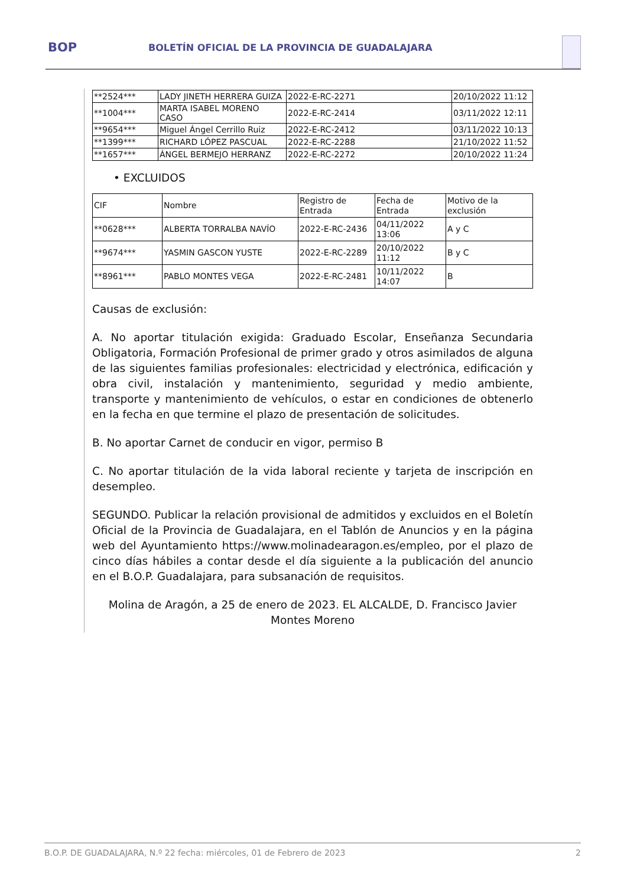BOP
BOLETÍN OFICIAL DE LA PROVINCIA DE GUADALAJARA
| **2524*** | LADY JINETH HERRERA GUIZA | 2022-E-RC-2271 | 20/10/2022 11:12 |
| **1004*** | MARTA ISABEL MORENO CASO | 2022-E-RC-2414 | 03/11/2022 12:11 |
| **9654*** | Miguel Ángel Cerrillo Ruiz | 2022-E-RC-2412 | 03/11/2022 10:13 |
| **1399*** | RICHARD LÓPEZ PASCUAL | 2022-E-RC-2288 | 21/10/2022 11:52 |
| **1657*** | ÁNGEL BERMEJO HERRANZ | 2022-E-RC-2272 | 20/10/2022 11:24 |
• EXCLUIDOS
| CIF | Nombre | Registro de Entrada | Fecha de Entrada | Motivo de la exclusión |
| --- | --- | --- | --- | --- |
| **0628*** | ALBERTA TORRALBA NAVÍO | 2022-E-RC-2436 | 04/11/2022 13:06 | A y C |
| **9674*** | YASMIN GASCON YUSTE | 2022-E-RC-2289 | 20/10/2022 11:12 | B y C |
| **8961*** | PABLO MONTES VEGA | 2022-E-RC-2481 | 10/11/2022 14:07 | B |
Causas de exclusión:
A. No aportar titulación exigida: Graduado Escolar, Enseñanza Secundaria Obligatoria, Formación Profesional de primer grado y otros asimilados de alguna de las siguientes familias profesionales: electricidad y electrónica, edificación y obra civil, instalación y mantenimiento, seguridad y medio ambiente, transporte y mantenimiento de vehículos, o estar en condiciones de obtenerlo en la fecha en que termine el plazo de presentación de solicitudes.
B. No aportar Carnet de conducir en vigor, permiso B
C. No aportar titulación de la vida laboral reciente y tarjeta de inscripción en desempleo.
SEGUNDO. Publicar la relación provisional de admitidos y excluidos en el Boletín Oficial de la Provincia de Guadalajara, en el Tablón de Anuncios y en la página web del Ayuntamiento https://www.molinadearagon.es/empleo, por el plazo de cinco días hábiles a contar desde el día siguiente a la publicación del anuncio en el B.O.P. Guadalajara, para subsanación de requisitos.
Molina de Aragón, a 25 de enero de 2023. EL ALCALDE, D. Francisco Javier Montes Moreno
B.O.P. DE GUADALAJARA, N.º 22 fecha: miércoles, 01 de Febrero de 2023 2